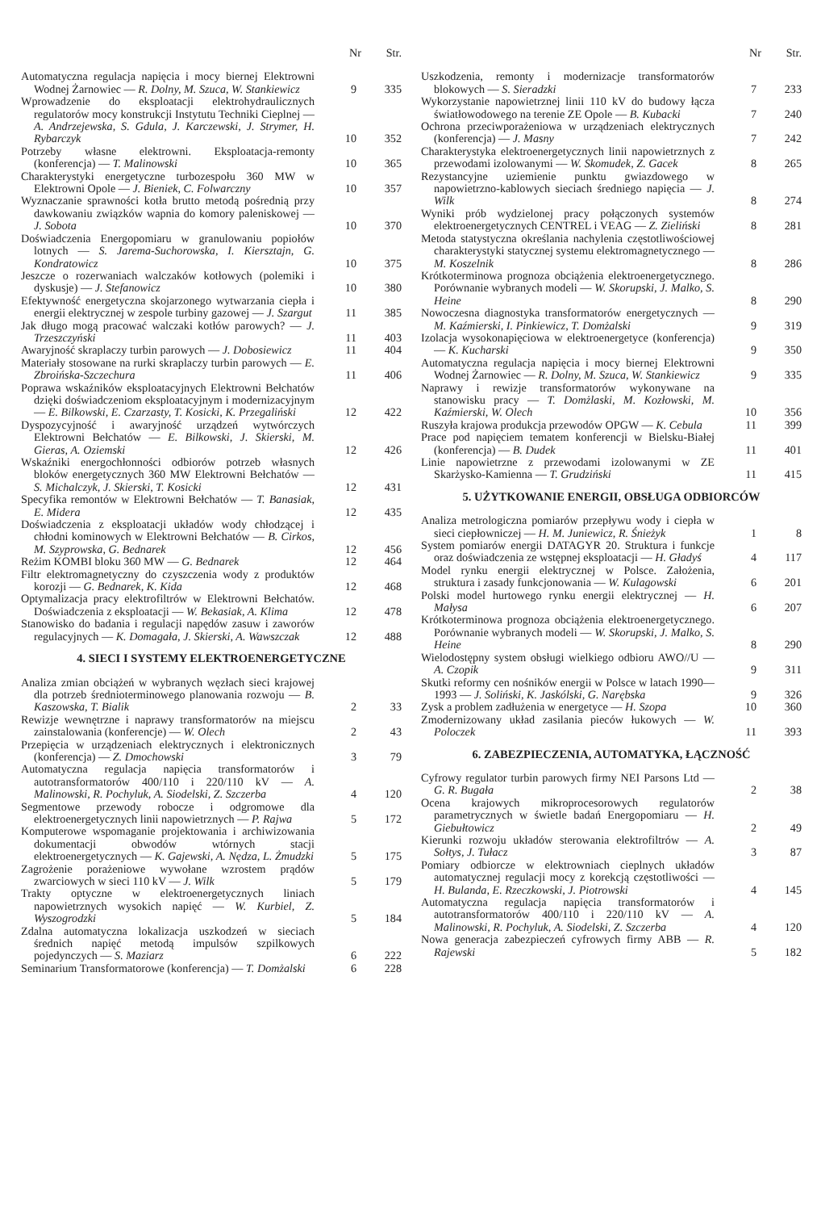| | Nr | Str. |
| --- | --- | --- |
| Automatyczna regulacja napięcia i mocy biernej Elektrowni Wodnej Żarnowiec — R. Dolny, M. Szuca, W. Stankiewicz | 9 | 335 |
| Wprowadzenie do eksploatacji elektrohydraulicznych regulatorów mocy konstrukcji Instytutu Techniki Cieplnej — A. Andrzejewska, S. Gdula, J. Karczewski, J. Strymer, H. Rybarczyk | 10 | 352 |
| Potrzeby własne elektrowni. Eksploatacja-remonty (konferencja) — T. Malinowski | 10 | 365 |
| Charakterystyki energetyczne turbozespołu 360 MW w Elektrowni Opole — J. Bieniek, C. Folwarczny | 10 | 357 |
| Wyznaczanie sprawności kotła brutto metodą pośrednią przy dawkowaniu związków wapnia do komory paleniskowej — J. Sobota | 10 | 370 |
| Doświadczenia Energopomiaru w granulowaniu popiołów lotnych — S. Jarema-Suchorowska, I. Kiersztajn, G. Kondratowicz | 10 | 375 |
| Jeszcze o rozerwaniach walczaków kotłowych (polemiki i dyskusje) — J. Stefanowicz | 10 | 380 |
| Efektywność energetyczna skojarzonego wytwarzania ciepła i energii elektrycznej w zespole turbiny gazowej — J. Szargut | 11 | 385 |
| Jak długo mogą pracować walczaki kotłów parowych? — J. Trzeszczyński | 11 | 403 |
| Awaryjność skraplaczy turbin parowych — J. Dobosiewicz | 11 | 404 |
| Materiały stosowane na rurki skraplaczy turbin parowych — E. Zbroińska-Szczechura | 11 | 406 |
| Poprawa wskaźników eksploatacyjnych Elektrowni Bełchatów dzięki doświadczeniom eksploatacyjnym i modernizacyjnym — E. Bilkowski, E. Czarzasty, T. Kosicki, K. Przegaliński | 12 | 422 |
| Dyspozycyjność i awaryjność urządzeń wytwórczych Elektrowni Bełchatów — E. Bilkowski, J. Skierski, M. Gieras, A. Oziemski | 12 | 426 |
| Wskaźniki energochłonności odbiorów potrzeb własnych bloków energetycznych 360 MW Elektrowni Bełchatów — S. Michalczyk, J. Skierski, T. Kosicki | 12 | 431 |
| Specyfika remontów w Elektrowni Bełchatów — T. Banasiak, E. Midera | 12 | 435 |
| Doświadczenia z eksploatacji układów wody chłodzącej i chłodni kominowych w Elektrowni Bełchatów — B. Cirkos, M. Szyprowska, G. Bednarek | 12 | 456 |
| Reżim KOMBI bloku 360 MW — G. Bednarek | 12 | 464 |
| Filtr elektromagnetyczny do czyszczenia wody z produktów korozji — G. Bednarek, K. Kida | 12 | 468 |
| Optymalizacja pracy elektrofiltrów w Elektrowni Bełchatów. Doświadczenia z eksploatacji — W. Bekasiak, A. Klima | 12 | 478 |
| Stanowisko do badania i regulacji napędów zasuw i zaworów regulacyjnych — K. Domagała, J. Skierski, A. Wawszczak | 12 | 488 |
4. SIECI I SYSTEMY ELEKTROENERGETYCZNE
| Analiza zmian obciążeń w wybranych węzłach sieci krajowej dla potrzeb średnioterminowego planowania rozwoju — B. Kaszowska, T. Bialik | 2 | 33 |
| Rewizje wewnętrzne i naprawy transformatorów na miejscu zainstalowania (konferencje) — W. Olech | 2 | 43 |
| Przepięcia w urządzeniach elektrycznych i elektronicznych (konferencja) — Z. Dmochowski | 3 | 79 |
| Automatyczna regulacja napięcia transformatorów i autotransformatorów 400/110 i 220/110 kV — A. Malinowski, R. Pochyluk, A. Siodelski, Z. Szczerba | 4 | 120 |
| Segmentowe przewody robocze i odgromowe dla elektroenergetycznych linii napowietrznych — P. Rajwa | 5 | 172 |
| Komputerowe wspomaganie projektowania i archiwizowania dokumentacji obwodów wtórnych stacji elektroenergetycznych — K. Gajewski, A. Nędza, L. Żmudzki | 5 | 175 |
| Zagrożenie porażeniowe wywołane wzrostem prądów zwarciowych w sieci 110 kV — J. Wilk | 5 | 179 |
| Trakty optyczne w elektroenergetycznych liniach napowietrznych wysokich napięć — W. Kurbiel, Z. Wyszogrodzki | 5 | 184 |
| Zdalna automatyczna lokalizacja uszkodzeń w sieciach średnich napięć metodą impulsów szpilkowych pojedynczych — S. Maziarz | 6 | 222 |
| Seminarium Transformatorowe (konferencja) — T. Domżalski | 6 | 228 |
| | Nr | Str. |
| --- | --- | --- |
| Uszkodzenia, remonty i modernizacje transformatorów blokowych — S. Sieradzki | 7 | 233 |
| Wykorzystanie napowietrznej linii 110 kV do budowy łącza światłowodowego na terenie ZE Opole — B. Kubacki | 7 | 240 |
| Ochrona przeciwporażeniowa w urządzeniach elektrycznych (konferencja) — J. Masny | 7 | 242 |
| Charakterystyka elektroenergetycznych linii napowietrznych z przewodami izolowanymi — W. Skomudek, Z. Gacek | 8 | 265 |
| Rezystancyjne uziemienie punktu gwiazdowego w napowietrzno-kablowych sieciach średniego napięcia — J. Wilk | 8 | 274 |
| Wyniki prób wydzielonej pracy połączonych systemów elektroenergetycznych CENTREL i VEAG — Z. Zieliński | 8 | 281 |
| Metoda statystyczna określania nachylenia częstotliwościowej charakterystyki statycznej systemu elektromagnetycznego — M. Koszelnik | 8 | 286 |
| Krótkoterminowa prognoza obciążenia elektroenergetycznego. Porównanie wybranych modeli — W. Skorupski, J. Malko, S. Heine | 8 | 290 |
| Nowoczesna diagnostyka transformatorów energetycznych — M. Kaźmierski, I. Pinkiewicz, T. Domżalski | 9 | 319 |
| Izolacja wysokonapięciowa w elektroenergetyce (konferencja) — K. Kucharski | 9 | 350 |
| Automatyczna regulacja napięcia i mocy biernej Elektrowni Wodnej Żarnowiec — R. Dolny, M. Szuca, W. Stankiewicz | 9 | 335 |
| Naprawy i rewizje transformatorów wykonywane na stanowisku pracy — T. Domżlaski, M. Kozłowski, M. Kaźmierski, W. Olech | 10 | 356 |
| Ruszyła krajowa produkcja przewodów OPGW — K. Cebula | 11 | 399 |
| Prace pod napięciem tematem konferencji w Bielsku-Białej (konferencja) — B. Dudek | 11 | 401 |
| Linie napowietrzne z przewodami izolowanymi w ZE Skarżysko-Kamienna — T. Grudziński | 11 | 415 |
5. UŻYTKOWANIE ENERGII, OBSŁUGA ODBIORCÓW
| Analiza metrologiczna pomiarów przepływu wody i ciepła w sieci ciepłowniczej — H. M. Juniewicz, R. Śnieżyk | 1 | 8 |
| System pomiarów energii DATAGYR 20. Struktura i funkcje oraz doświadczenia ze wstępnej eksploatacji — H. Gładyś | 4 | 117 |
| Model rynku energii elektrycznej w Polsce. Założenia, struktura i zasady funkcjonowania — W. Kulagowski | 6 | 201 |
| Polski model hurtowego rynku energii elektrycznej — H. Małysa | 6 | 207 |
| Krótkoterminowa prognoza obciążenia elektroenergetycznego. Porównanie wybranych modeli — W. Skorupski, J. Malko, S. Heine | 8 | 290 |
| Wielodostępny system obsługi wielkiego odbioru AWO//U — A. Czopik | 9 | 311 |
| Skutki reformy cen nośników energii w Polsce w latach 1990—1993 — J. Soliński, K. Jaskólski, G. Narębska | 9 | 326 |
| Zysk a problem zadłużenia w energetyce — H. Szopa | 10 | 360 |
| Zmodernizowany układ zasilania pieców łukowych — W. Poloczek | 11 | 393 |
6. ZABEZPIECZENIA, AUTOMATYKA, ŁĄCZNOŚĆ
| Cyfrowy regulator turbin parowych firmy NEI Parsons Ltd — G. R. Bugała | 2 | 38 |
| Ocena krajowych mikroprocesorowych regulatorów parametrycznych w świetle badań Energopomiaru — H. Giebułtowicz | 2 | 49 |
| Kierunki rozwoju układów sterowania elektrofiltrów — A. Sołtys, J. Tułacz | 3 | 87 |
| Pomiary odbiorcze w elektrowniach cieplnych układów automatycznej regulacji mocy z korekcją częstotliwości — H. Bulanda, E. Rzeczkowski, J. Piotrowski | 4 | 145 |
| Automatyczna regulacja napięcia transformatorów i autotransformatorów 400/110 i 220/110 kV — A. Malinowski, R. Pochyluk, A. Siodelski, Z. Szczerba | 4 | 120 |
| Nowa generacja zabezpieczeń cyfrowych firmy ABB — R. Rajewski | 5 | 182 |